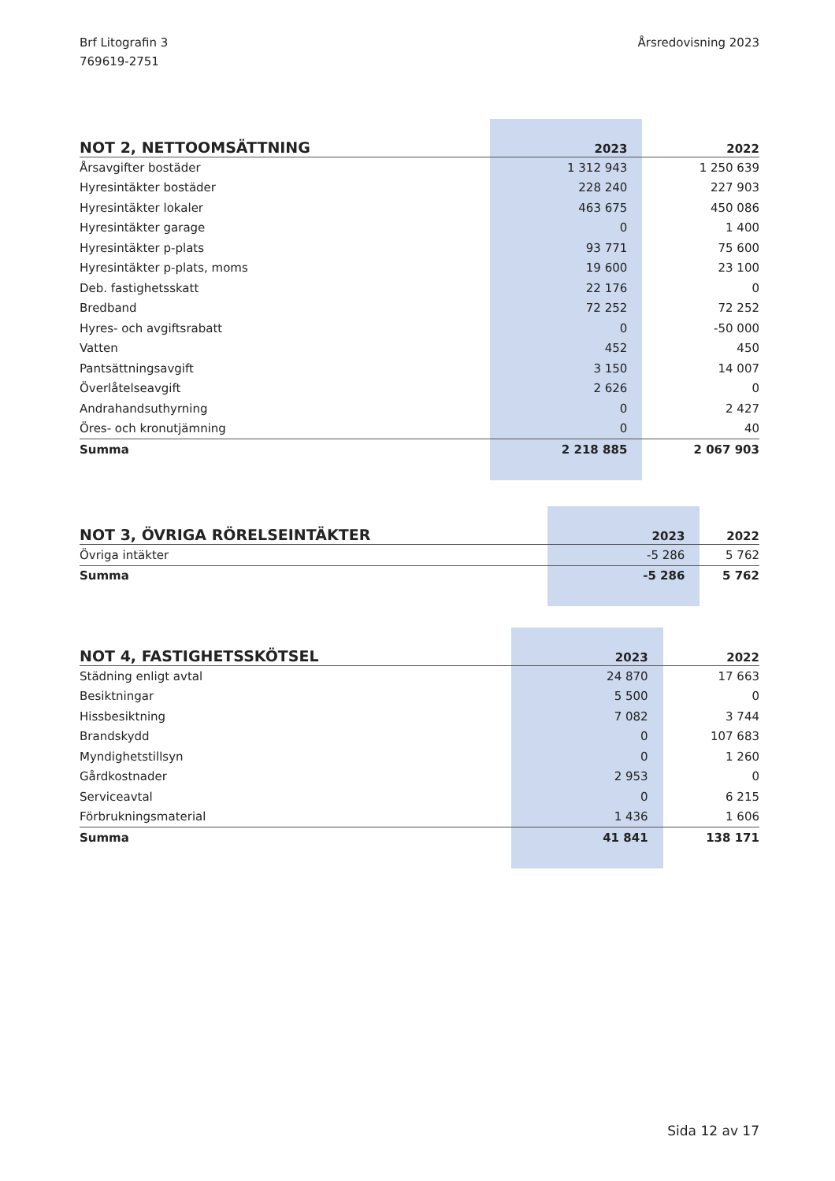Brf Litografin 3
769619-2751
Årsredovisning 2023
| NOT 2, NETTOOMSÄTTNING | 2023 | 2022 |
| --- | --- | --- |
| Årsavgifter bostäder | 1 312 943 | 1 250 639 |
| Hyresintäkter bostäder | 228 240 | 227 903 |
| Hyresintäkter lokaler | 463 675 | 450 086 |
| Hyresintäkter garage | 0 | 1 400 |
| Hyresintäkter p-plats | 93 771 | 75 600 |
| Hyresintäkter p-plats, moms | 19 600 | 23 100 |
| Deb. fastighetsskatt | 22 176 | 0 |
| Bredband | 72 252 | 72 252 |
| Hyres- och avgiftsrabatt | 0 | -50 000 |
| Vatten | 452 | 450 |
| Pantsättningsavgift | 3 150 | 14 007 |
| Överlåtelseavgift | 2 626 | 0 |
| Andrahandsuthyrning | 0 | 2 427 |
| Öres- och kronutjämning | 0 | 40 |
| Summa | 2 218 885 | 2 067 903 |
| NOT 3, ÖVRIGA RÖRELSEINTÄKTER | 2023 | 2022 |
| --- | --- | --- |
| Övriga intäkter | -5 286 | 5 762 |
| Summa | -5 286 | 5 762 |
| NOT 4, FASTIGHETSSKÖTSEL | 2023 | 2022 |
| --- | --- | --- |
| Städning enligt avtal | 24 870 | 17 663 |
| Besiktningar | 5 500 | 0 |
| Hissbesiktning | 7 082 | 3 744 |
| Brandskydd | 0 | 107 683 |
| Myndighetstillsyn | 0 | 1 260 |
| Gårdkostnader | 2 953 | 0 |
| Serviceavtal | 0 | 6 215 |
| Förbrukningsmaterial | 1 436 | 1 606 |
| Summa | 41 841 | 138 171 |
Sida 12 av 17